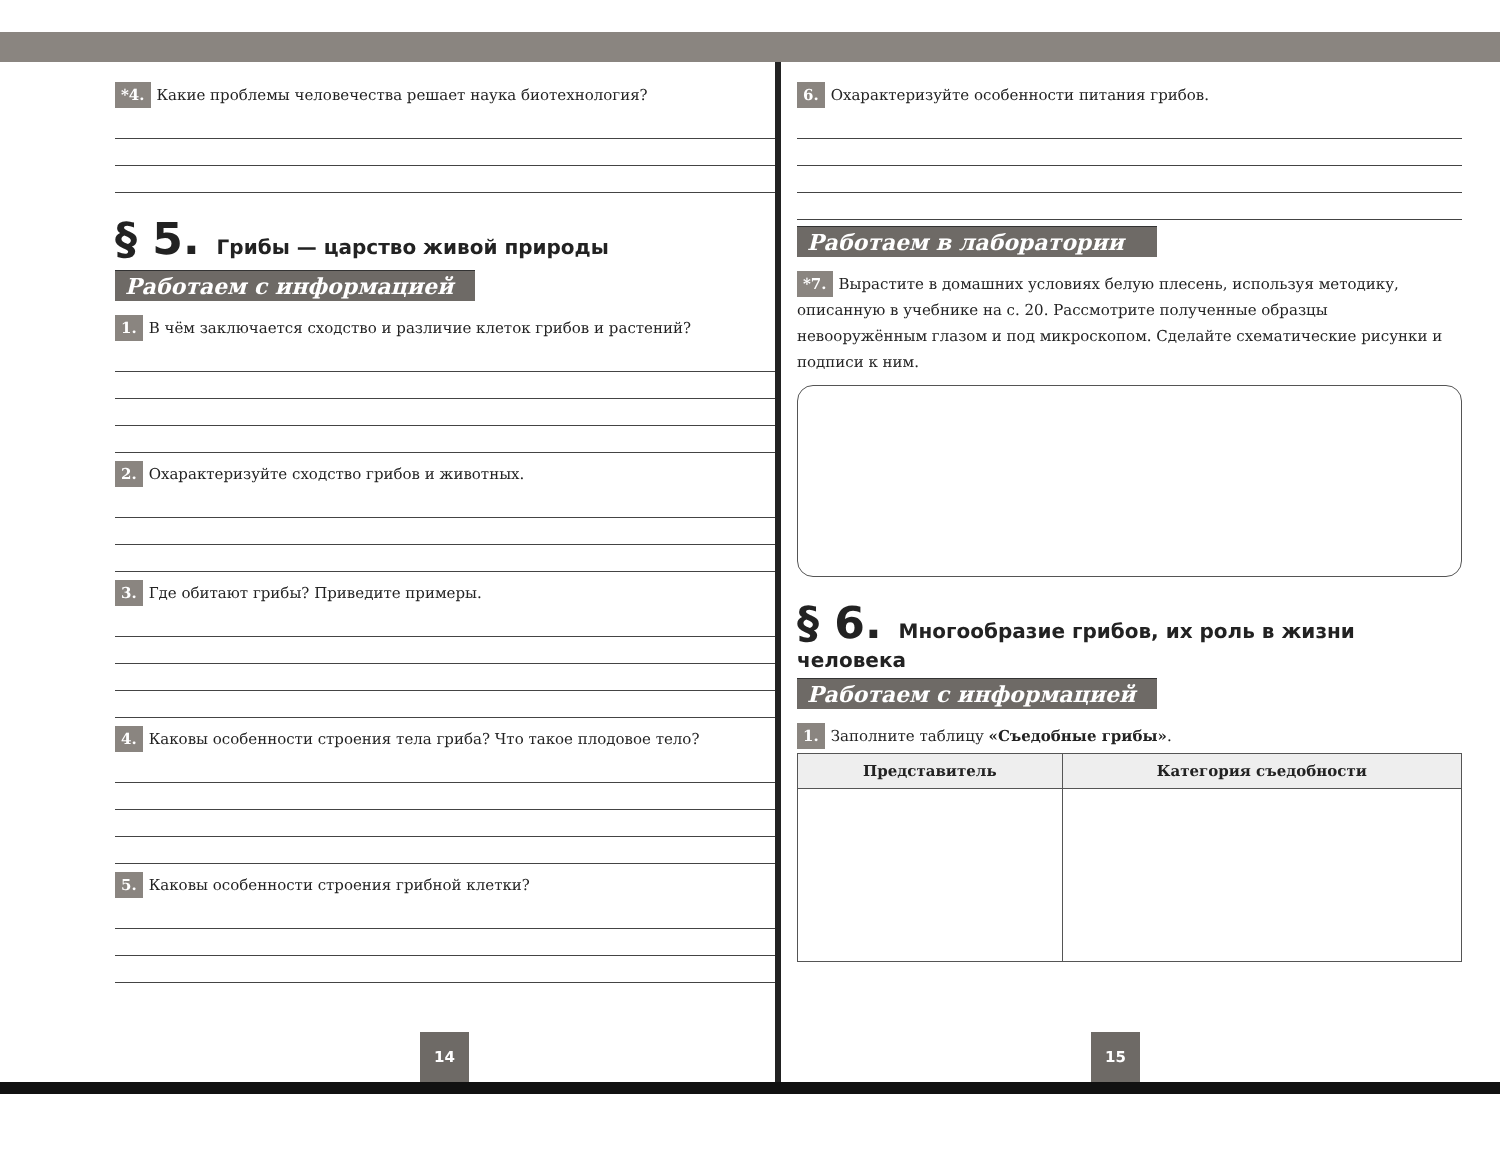*4. Какие проблемы человечества решает наука биотехнология?
§ 5. Грибы — царство живой природы
Работаем с информацией
1. В чём заключается сходство и различие клеток грибов и растений?
2. Охарактеризуйте сходство грибов и животных.
3. Где обитают грибы? Приведите примеры.
4. Каковы особенности строения тела гриба? Что такое плодовое тело?
5. Каковы особенности строения грибной клетки?
14
6. Охарактеризуйте особенности питания грибов.
Работаем в лаборатории
*7. Вырастите в домашних условиях белую плесень, используя методику, описанную в учебнике на с. 20. Рассмотрите полученные образцы невооружённым глазом и под микроскопом. Сделайте схематические рисунки и подписи к ним.
§ 6. Многообразие грибов, их роль в жизни человека
Работаем с информацией
1. Заполните таблицу «Съедобные грибы».
| Представитель | Категория съедобности |
| --- | --- |
15